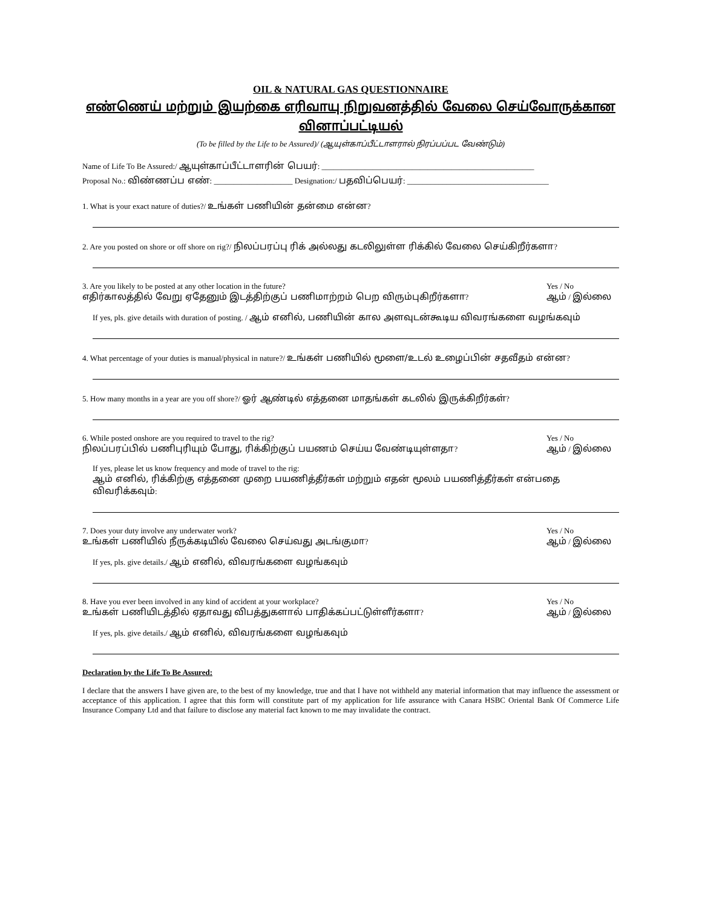OIL & NATURAL GAS QUESTIONNAIRE
எண்ணெய் மற்றும் இயற்கை எரிவாயு நிறுவனத்தில் வேலை செய்வோருக்கான வினாப்பட்டியல்
(To be filled by the Life to be Assured)/ (ஆயுள்காப்பீட்டாளரால் நிரப்பப்பட வேண்டும்)
Name of Life To Be Assured:/ ஆயுள்காப்பீட்டாளரின் பெயர்: ______________________________________________________
Proposal No.: விண்ணப்ப எண்: ____________________ Designation:/ பதவிப்பெயர்: ____________________________________
1. What is your exact nature of duties?/ உங்கள் பணியின் தன்மை என்ன?
2. Are you posted on shore or off shore on rig?/ நிலப்பரப்பு ரிக் அல்லது கடலிலுள்ள ரிக்கில் வேலை செய்கிறீர்களா?
3. Are you likely to be posted at any other location in the future?
எதிர்காலத்தில் வேறு ஏதேனும் இடத்திற்குப் பணிமாற்றம் பெற விரும்புகிறீர்களா?
Yes / No
ஆம் / இல்லை
If yes, pls. give details with duration of posting. / ஆம் எனில், பணியின் கால அளவுடன்கூடிய விவரங்களை வழங்கவும்
4. What percentage of your duties is manual/physical in nature?/ உங்கள் பணியில் மூளை/உடல் உழைப்பின் சதவீதம் என்ன?
5. How many months in a year are you off shore?/ ஓர் ஆண்டில் எத்தனை மாதங்கள் கடலில் இருக்கிறீர்கள்?
6. While posted onshore are you required to travel to the rig?
நிலப்பரப்பில் பணிபுரியும் போது, ரிக்கிற்குப் பயணம் செய்ய வேண்டியுள்ளதா?
Yes / No
ஆம் / இல்லை
If yes, please let us know frequency and mode of travel to the rig:
ஆம் எனில், ரிக்கிற்கு எத்தனை முறை பயணித்தீர்கள் மற்றும் எதன் மூலம் பயணித்தீர்கள் என்பதை விவரிக்கவும்:
7. Does your duty involve any underwater work?
உங்கள் பணியில் நீருக்கடியில் வேலை செய்வது அடங்குமா?
Yes / No
ஆம் / இல்லை
If yes, pls. give details./ ஆம் எனில், விவரங்களை வழங்கவும்
8. Have you ever been involved in any kind of accident at your workplace?
உங்கள் பணியிடத்தில் ஏதாவது விபத்துகளால் பாதிக்கப்பட்டுள்ளீர்களா?
Yes / No
ஆம் / இல்லை
If yes, pls. give details./ ஆம் எனில், விவரங்களை வழங்கவும்
Declaration by the Life To Be Assured:
I declare that the answers I have given are, to the best of my knowledge, true and that I have not withheld any material information that may influence the assessment or acceptance of this application. I agree that this form will constitute part of my application for life assurance with Canara HSBC Oriental Bank Of Commerce Life Insurance Company Ltd and that failure to disclose any material fact known to me may invalidate the contract.